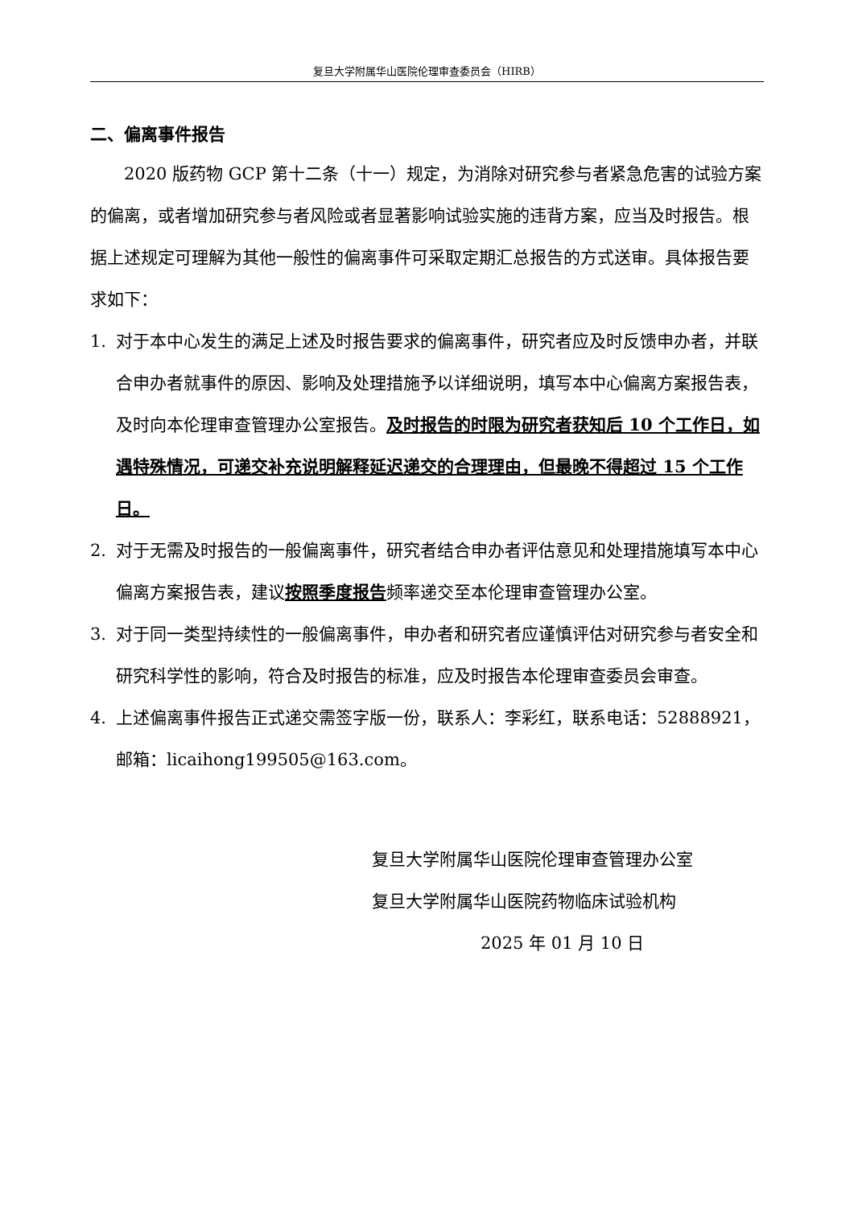复旦大学附属华山医院伦理审查委员会（HIRB）
二、偏离事件报告
2020 版药物 GCP 第十二条（十一）规定，为消除对研究参与者紧急危害的试验方案的偏离，或者增加研究参与者风险或者显著影响试验实施的违背方案，应当及时报告。根据上述规定可理解为其他一般性的偏离事件可采取定期汇总报告的方式送审。具体报告要求如下：
1. 对于本中心发生的满足上述及时报告要求的偏离事件，研究者应及时反馈申办者，并联合申办者就事件的原因、影响及处理措施予以详细说明，填写本中心偏离方案报告表，及时向本伦理审查管理办公室报告。及时报告的时限为研究者获知后 10 个工作日，如遇特殊情况，可递交补充说明解释延迟递交的合理理由，但最晚不得超过 15 个工作日。
2. 对于无需及时报告的一般偏离事件，研究者结合申办者评估意见和处理措施填写本中心偏离方案报告表，建议按照季度报告频率递交至本伦理审查管理办公室。
3. 对于同一类型持续性的一般偏离事件，申办者和研究者应谨慎评估对研究参与者安全和研究科学性的影响，符合及时报告的标准，应及时报告本伦理审查委员会审查。
4. 上述偏离事件报告正式递交需签字版一份，联系人：李彩红，联系电话：52888921，邮箱：licaihong199505@163.com。
复旦大学附属华山医院伦理审查管理办公室
复旦大学附属华山医院药物临床试验机构
2025 年 01 月 10 日